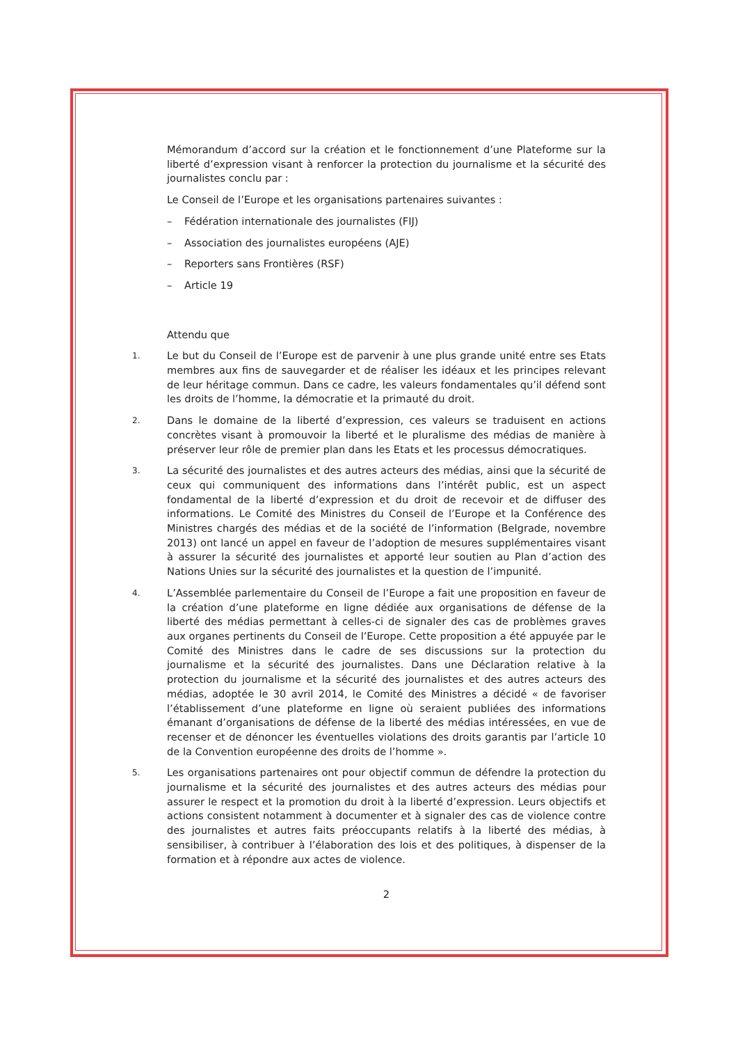Mémorandum d’accord sur la création et le fonctionnement d’une Plateforme sur la liberté d’expression visant à renforcer la protection du journalisme et la sécurité des journalistes conclu par :
Le Conseil de l’Europe et les organisations partenaires suivantes :
– Fédération internationale des journalistes (FIJ)
– Association des journalistes européens (AJE)
– Reporters sans Frontières (RSF)
– Article 19
Attendu que
1.
Le but du Conseil de l’Europe est de parvenir à une plus grande unité entre ses Etats membres aux fins de sauvegarder et de réaliser les idéaux et les principes relevant de leur héritage commun. Dans ce cadre, les valeurs fondamentales qu’il défend sont les droits de l’homme, la démocratie et la primauté du droit.
2.
Dans le domaine de la liberté d’expression, ces valeurs se traduisent en actions concrètes visant à promouvoir la liberté et le pluralisme des médias de manière à préserver leur rôle de premier plan dans les Etats et les processus démocratiques.
3.
La sécurité des journalistes et des autres acteurs des médias, ainsi que la sécurité de ceux qui communiquent des informations dans l’intérêt public, est un aspect fondamental de la liberté d’expression et du droit de recevoir et de diffuser des informations. Le Comité des Ministres du Conseil de l’Europe et la Conférence des Ministres chargés des médias et de la société de l’information (Belgrade, novembre 2013) ont lancé un appel en faveur de l’adoption de mesures supplémentaires visant à assurer la sécurité des journalistes et apporté leur soutien au Plan d’action des Nations Unies sur la sécurité des journalistes et la question de l’impunité.
4.
L’Assemblée parlementaire du Conseil de l’Europe a fait une proposition en faveur de la création d’une plateforme en ligne dédiée aux organisations de défense de la liberté des médias permettant à celles-ci de signaler des cas de problèmes graves aux organes pertinents du Conseil de l’Europe. Cette proposition a été appuyée par le Comité des Ministres dans le cadre de ses discussions sur la protection du journalisme et la sécurité des journalistes. Dans une Déclaration relative à la protection du journalisme et la sécurité des journalistes et des autres acteurs des médias, adoptée le 30 avril 2014, le Comité des Ministres a décidé « de favoriser l’établissement d’une plateforme en ligne où seraient publiées des informations émanant d’organisations de défense de la liberté des médias intéressées, en vue de recenser et de dénoncer les éventuelles violations des droits garantis par l’article 10 de la Convention européenne des droits de l’homme ».
5.
Les organisations partenaires ont pour objectif commun de défendre la protection du journalisme et la sécurité des journalistes et des autres acteurs des médias pour assurer le respect et la promotion du droit à la liberté d’expression. Leurs objectifs et actions consistent notamment à documenter et à signaler des cas de violence contre des journalistes et autres faits préoccupants relatifs à la liberté des médias, à sensibiliser, à contribuer à l’élaboration des lois et des politiques, à dispenser de la formation et à répondre aux actes de violence.
2